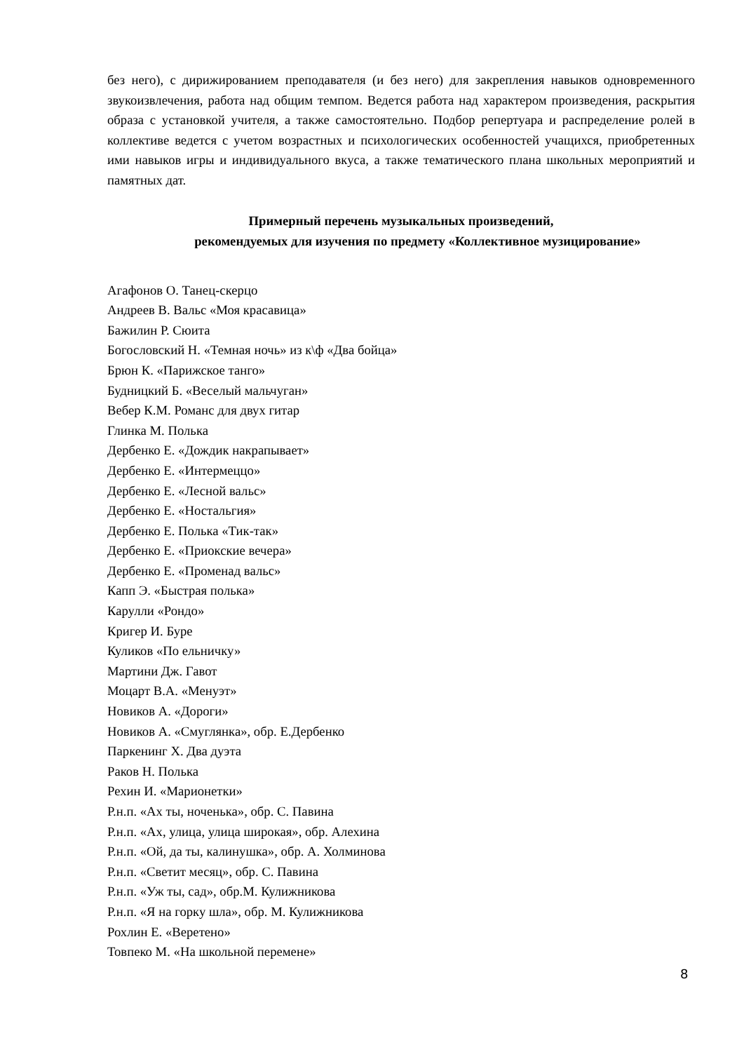без него), с дирижированием преподавателя (и без него) для закрепления навыков одновременного звукоизвлечения, работа над общим темпом. Ведется работа над характером произведения, раскрытия образа с установкой учителя, а также самостоятельно. Подбор репертуара и распределение ролей в коллективе ведется с учетом возрастных и психологических особенностей учащихся, приобретенных ими навыков игры и индивидуального вкуса, а также тематического плана школьных мероприятий и памятных дат.
Примерный перечень музыкальных произведений,
рекомендуемых для изучения по предмету «Коллективное музицирование»
Агафонов О. Танец-скерцо
Андреев В. Вальс «Моя красавица»
Бажилин Р. Сюита
Богословский Н. «Темная ночь» из к\ф «Два бойца»
Брюн К. «Парижское танго»
Будницкий Б. «Веселый мальчуган»
Вебер К.М. Романс для двух гитар
Глинка М. Полька
Дербенко Е. «Дождик накрапывает»
Дербенко Е. «Интермеццо»
Дербенко Е. «Лесной вальс»
Дербенко Е. «Ностальгия»
Дербенко Е. Полька «Тик-так»
Дербенко Е. «Приокские вечера»
Дербенко Е. «Променад вальс»
Капп Э. «Быстрая полька»
Карулли «Рондо»
Кригер И. Буре
Куликов «По ельничку»
Мартини Дж. Гавот
Моцарт В.А. «Менуэт»
Новиков А. «Дороги»
Новиков А. «Смуглянка», обр. Е.Дербенко
Паркенинг Х. Два дуэта
Раков Н. Полька
Рехин И. «Марионетки»
Р.н.п. «Ах ты, ноченька», обр. С. Павина
Р.н.п. «Ах, улица, улица широкая», обр. Алехина
Р.н.п. «Ой, да ты, калинушка», обр. А. Холминова
Р.н.п. «Светит месяц», обр. С. Павина
Р.н.п. «Уж ты, сад», обр.М. Кулижникова
Р.н.п. «Я на горку шла», обр. М. Кулижникова
Рохлин Е. «Веретено»
Товпеко М. «На школьной перемене»
8